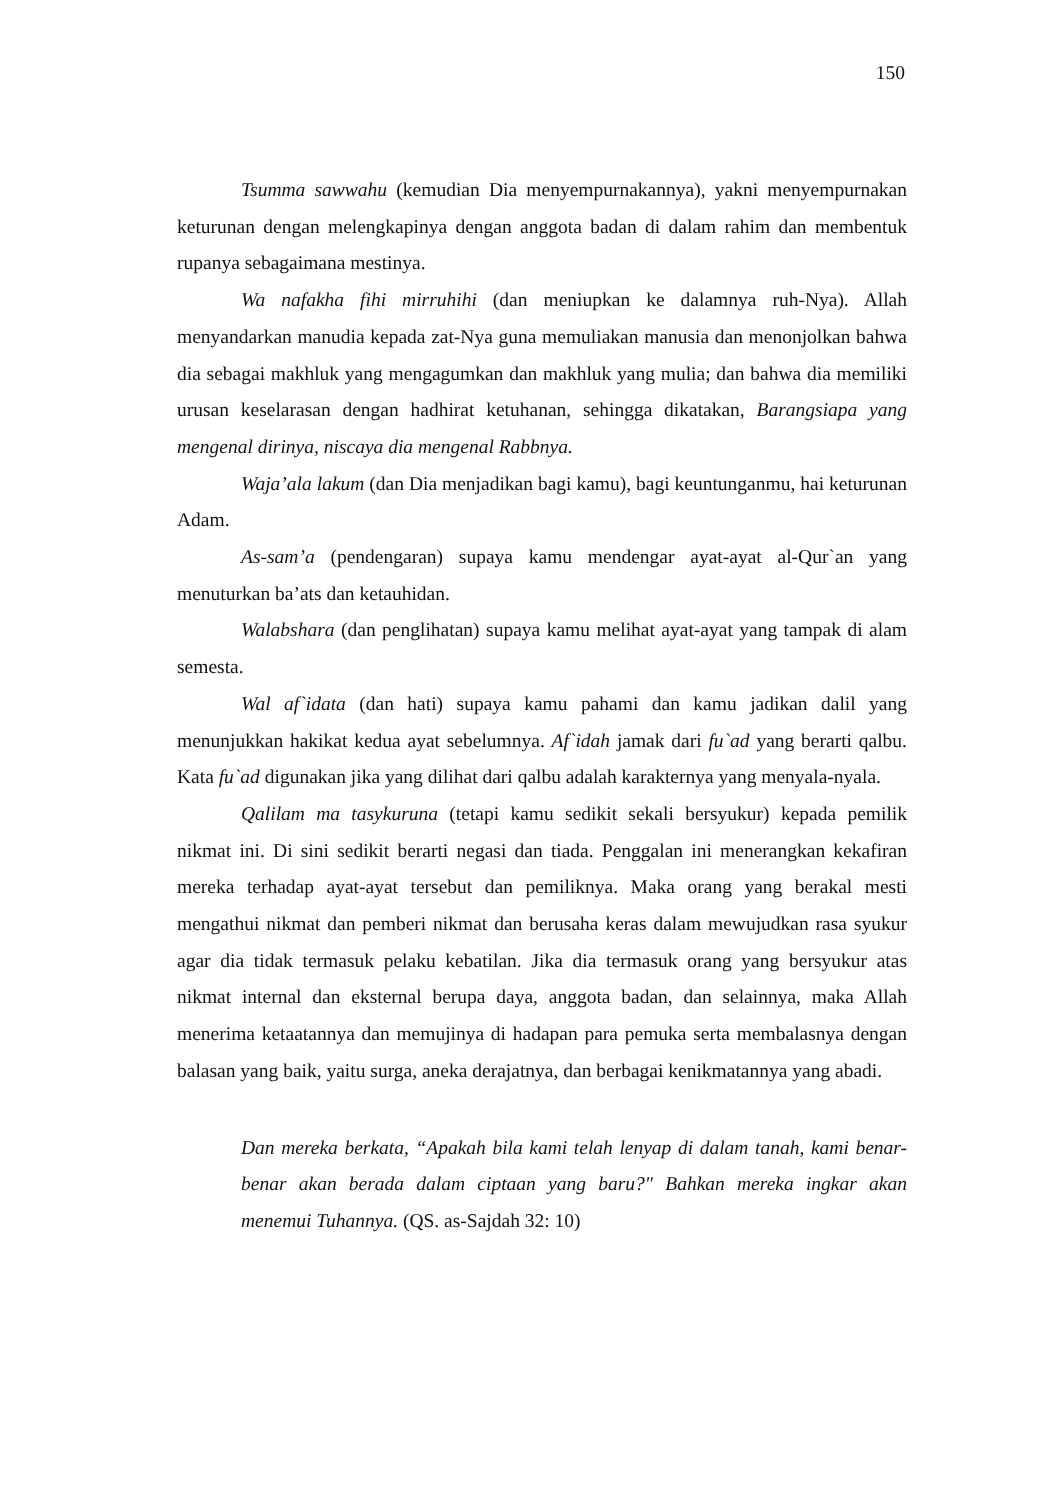150
Tsumma sawwahu (kemudian Dia menyempurnakannya), yakni menyempurnakan keturunan dengan melengkapinya dengan anggota badan di dalam rahim dan membentuk rupanya sebagaimana mestinya.
Wa nafakha fihi mirruhihi (dan meniupkan ke dalamnya ruh-Nya). Allah menyandarkan manudia kepada zat-Nya guna memuliakan manusia dan menonjolkan bahwa dia sebagai makhluk yang mengagumkan dan makhluk yang mulia; dan bahwa dia memiliki urusan keselarasan dengan hadhirat ketuhanan, sehingga dikatakan, Barangsiapa yang mengenal dirinya, niscaya dia mengenal Rabbnya.
Waja’ala lakum (dan Dia menjadikan bagi kamu), bagi keuntunganmu, hai keturunan Adam.
As-sam’a (pendengaran) supaya kamu mendengar ayat-ayat al-Qur`an yang menuturkan ba’ats dan ketauhidan.
Walabshara (dan penglihatan) supaya kamu melihat ayat-ayat yang tampak di alam semesta.
Wal af`idata (dan hati) supaya kamu pahami dan kamu jadikan dalil yang menunjukkan hakikat kedua ayat sebelumnya. Af`idah jamak dari fu`ad yang berarti qalbu. Kata fu`ad digunakan jika yang dilihat dari qalbu adalah karakternya yang menyala-nyala.
Qalilam ma tasykuruna (tetapi kamu sedikit sekali bersyukur) kepada pemilik nikmat ini. Di sini sedikit berarti negasi dan tiada. Penggalan ini menerangkan kekafiran mereka terhadap ayat-ayat tersebut dan pemiliknya. Maka orang yang berakal mesti mengathui nikmat dan pemberi nikmat dan berusaha keras dalam mewujudkan rasa syukur agar dia tidak termasuk pelaku kebatilan. Jika dia termasuk orang yang bersyukur atas nikmat internal dan eksternal berupa daya, anggota badan, dan selainnya, maka Allah menerima ketaatannya dan memujinya di hadapan para pemuka serta membalasnya dengan balasan yang baik, yaitu surga, aneka derajatnya, dan berbagai kenikmatannya yang abadi.
Dan mereka berkata, “Apakah bila kami telah lenyap di dalam tanah, kami benar-benar akan berada dalam ciptaan yang baru?" Bahkan mereka ingkar akan menemui Tuhannya. (QS. as-Sajdah 32: 10)